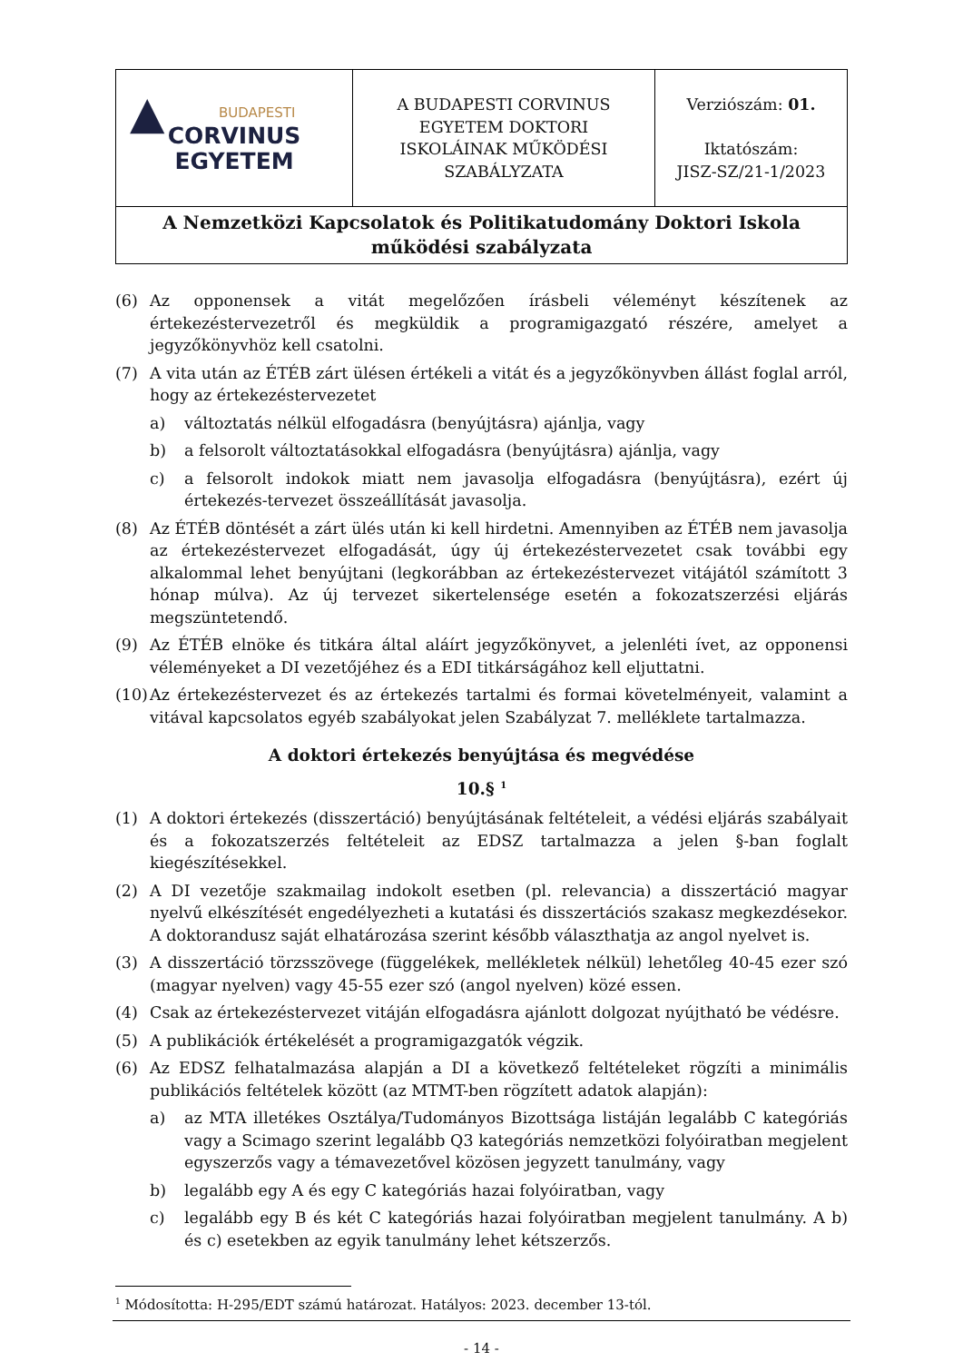| ▲ BUDAPESTI CORVINUS EGYETEM | A BUDAPESTI CORVINUS EGYETEM DOKTORI ISKOLÁINAK MŰKÖDÉSI SZABÁLYZATA | Verziószám: 01. Iktatószám: JISZ-SZ/21-1/2023 |
| A Nemzetközi Kapcsolatok és Politikatudomány Doktori Iskola működési szabályzata | | |
(6) Az opponensek a vitát megelőzően írásbeli véleményt készítenek az értekezéstervezetről és megküldik a programigazgató részére, amelyet a jegyzőkönyvhöz kell csatolni.
(7) A vita után az ÉTÉB zárt ülésen értékeli a vitát és a jegyzőkönyvben állást foglal arról, hogy az értekezéstervezetet
a) változtatás nélkül elfogadásra (benyújtásra) ajánlja, vagy
b) a felsorolt változtatásokkal elfogadásra (benyújtásra) ajánlja, vagy
c) a felsorolt indokok miatt nem javasolja elfogadásra (benyújtásra), ezért új értekezés-tervezet összeállítását javasolja.
(8) Az ÉTÉB döntését a zárt ülés után ki kell hirdetni. Amennyiben az ÉTÉB nem javasolja az értekezéstervezet elfogadását, úgy új értekezéstervezetet csak további egy alkalommal lehet benyújtani (legkorábban az értekezéstervezet vitájától számított 3 hónap múlva). Az új tervezet sikertelensége esetén a fokozatszerzési eljárás megszüntetendő.
(9) Az ÉTÉB elnöke és titkára által aláírt jegyzőkönyvet, a jelenléti ívet, az opponensi véleményeket a DI vezetőjéhez és a EDI titkárságához kell eljuttatni.
(10) Az értekezéstervezet és az értekezés tartalmi és formai követelményeit, valamint a vitával kapcsolatos egyéb szabályokat jelen Szabályzat 7. melléklete tartalmazza.
A doktori értekezés benyújtása és megvédése
10.§ <sup>1</sup>
(1) A doktori értekezés (disszertáció) benyújtásának feltételeit, a védési eljárás szabályait és a fokozatszerzés feltételeit az EDSZ tartalmazza a jelen §-ban foglalt kiegészítésekkel.
(2) A DI vezetője szakmailag indokolt esetben (pl. relevancia) a disszertáció magyar nyelvű elkészítését engedélyezheti a kutatási és disszertációs szakasz megkezdésekor. A doktorandusz saját elhatározása szerint később választhatja az angol nyelvet is.
(3) A disszertáció törzsszövege (függelékek, mellékletek nélkül) lehetőleg 40-45 ezer szó (magyar nyelven) vagy 45-55 ezer szó (angol nyelven) közé essen.
(4) Csak az értekezéstervezet vitáján elfogadásra ajánlott dolgozat nyújtható be védésre.
(5) A publikációk értékelését a programigazgatók végzik.
(6) Az EDSZ felhatalmazása alapján a DI a következő feltételeket rögzíti a minimális publikációs feltételek között (az MTMT-ben rögzített adatok alapján):
a) az MTA illetékes Osztálya/Tudományos Bizottsága listáján legalább C kategóriás vagy a Scimago szerint legalább Q3 kategóriás nemzetközi folyóiratban megjelent egyszerzős vagy a témavezetővel közösen jegyzett tanulmány, vagy
b) legalább egy A és egy C kategóriás hazai folyóiratban, vagy
c) legalább egy B és két C kategóriás hazai folyóiratban megjelent tanulmány. A b) és c) esetekben az egyik tanulmány lehet kétszerzős.
<sup>1</sup> Módosította: H-295/EDT számú határozat. Hatályos: 2023. december 13-tól.
- 14 -